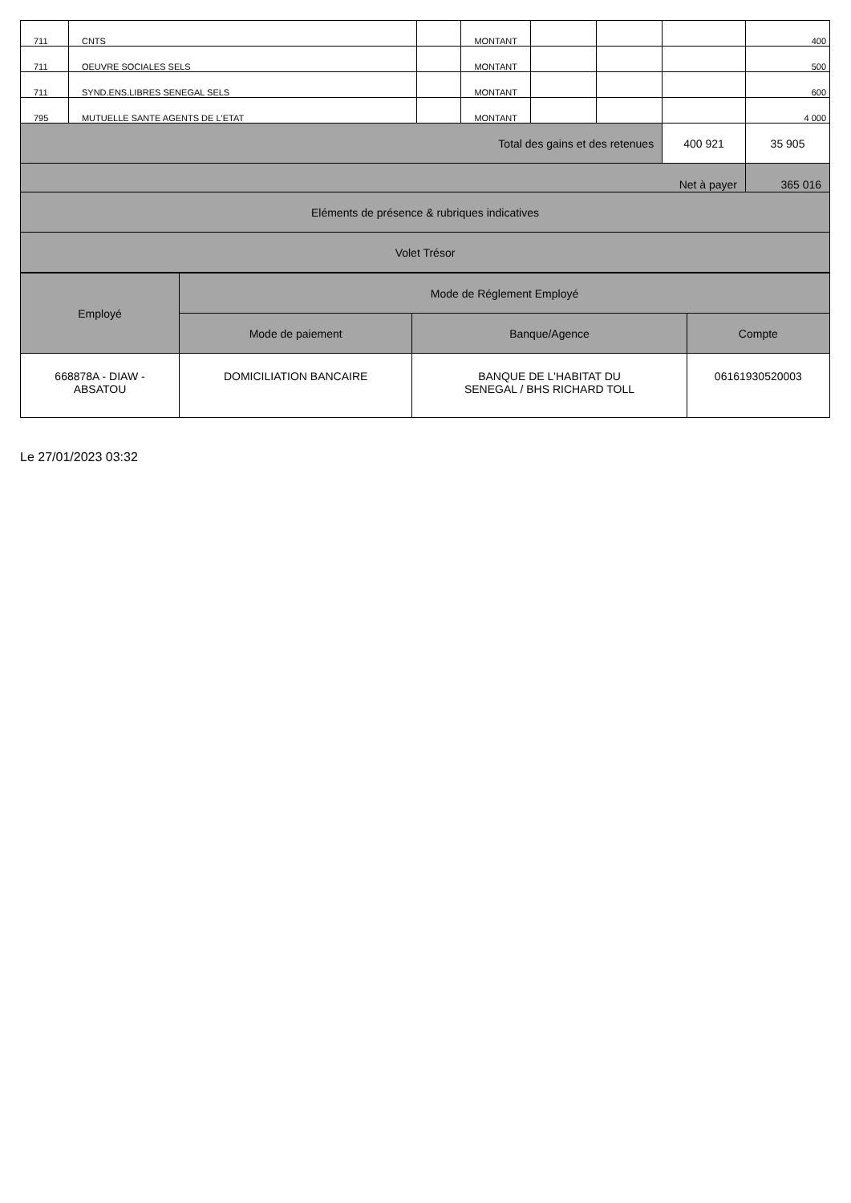| 711 | CNTS | | MONTANT | | | | 400 |
| 711 | OEUVRE SOCIALES SELS | | MONTANT | | | | 500 |
| 711 | SYND.ENS.LIBRES SENEGAL SELS | | MONTANT | | | | 600 |
| 795 | MUTUELLE SANTE AGENTS DE L'ETAT | | MONTANT | | | | 4 000 |
| Total des gains et des retenues | | | | | | 400 921 | 35 905 |
| Net à payer | | | | | | | 365 016 |
| Eléments de présence & rubriques indicatives | | | | | | | |
| Volet Trésor | | | | | | | |
| Employé | Mode de Réglement Employé | | |
| --- | --- | --- | --- |
| | Mode de paiement | Banque/Agence | Compte |
| 668878A - DIAW - ABSATOU | DOMICILIATION BANCAIRE | BANQUE DE L'HABITAT DU SENEGAL / BHS RICHARD TOLL | 06161930520003 |
Le 27/01/2023 03:32